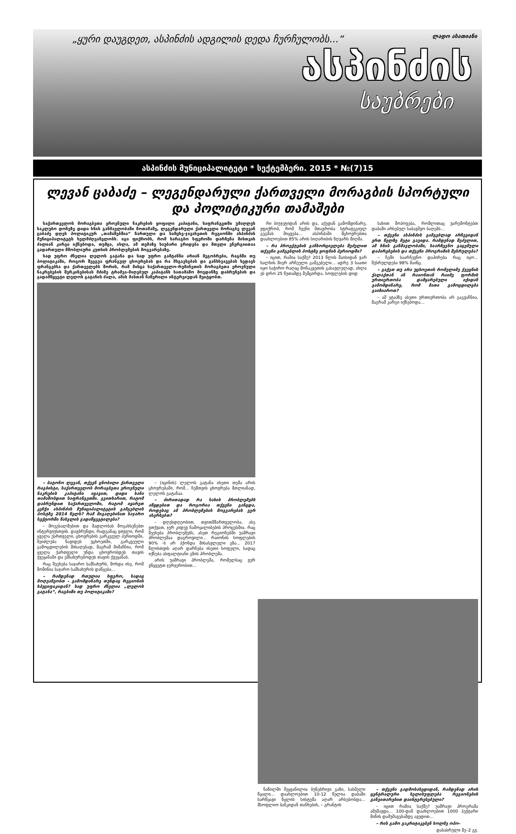„ყური დაუგდეთ, ასპინძის ადგილის დედა ჩურჩულობს...“ ლადო ასათიანი
ასპინძის
საუბრები
ასპინძის მუნიციპალიტეტი * სექტემბერი. 2015 * №(7)15
ლევან ცაბაძე – ლეგენდარული ქართველი მორაგბის სპორტული და პოლიტიკური თამაშები
საქართველოს მორაგბეთა ეროვნული ნაკრების ყოფილი კაპიტანი, საფრანგეთში უმაღლეს საკლუბო დონეზე დიდი ხნის განმავლობაში მოთამაშე, ლეგენდარული ქართველი მორაგბე ლევან ცაბაძე დღეს პოლიტიკურ „თამაშებშია“ ჩართული და სამცხე-ჯავახეთის რეგიონში ასპინძის მუნიციპალიტეტს ხელმძღვანელობს. იგი ფიქრობს, რომ სარაგბო სფეროში დარჩენა მისთვის ძალიან კარგი იქნებოდა, თუმცა, ახლა, ამ თემაზე საუბარი ერიდება და მთელი ენერგიითაა გადართული მშობლიური კუთხის პრობლემების მოგვარებაზე.
სად უფრო ძნელია ლელოს გატანა და სად უფრო გამტანნი არიან მეგობრები, რაგბში თუ პოლიტიკაში, როგორ შეეგუა ფრანგულ ცხოვრებას და რა მსგავსებას და განსხვავებას ხედავს ფრანგებსა და ქართველებს შორის, რამ მისცა საქართველო-რუმინეთის მორაგბეთა ეროვნული ნაკრებების შერკინებისას მძიმე ტრამვა-მიღებულ კაპიტანს სათამაშო მოედანზე დაბრუნების და გადამწყვეტი ლელოს გატანის ძალა, ამას მასთან ჩაწერილი ინტერვიუდან შეიტყობთ.
– ბატონო ლევან, თქვენ ცნობილი ქართველი რაგბისტი, საქართველოს მორაგბეთა ეროვნული ნაკრების კაპიტანი იყავით, დიდი ხანი თამაშობდით საფრანგეთში. გვითხარით, რატომ დაბრუნდით საქართველოში, რატომ იყარეთ კენჭი ასპინძის მუნიციპალიტეტის გამგებლის პოსტზე 2014 წელს? რამ მიგაღებინათ საჯარო სექტორში წასვლის გადაწყვეტილება?
– მოგესალმებით და მადლობას მოგახსენებთ ინტერვიუსთვის. დავბრუნდი, რადგანაც ვთვლი, რომ ყველა ქართველი, ცხოვრების გარკვეულ პერიოდში, შეიძლება ნავიდეს უცხოეთში, გარკვეული გამოცდილების მისაღებად, მაგრამ მიმაჩნია, რომ ყველა ქართველი უნდა ცხოვრობდეს თავის ქვეყანაში და ემსახურებოდეს თავის ქვეყანას.
რაც შეეხება საჯარო სამსახურს, მოხდა ისე, რომ მომინია საჯარო სამსახურის დაწყება...
– რამდენად რთულია სფერო, სადაც მოღვაწეობთ – გამომდინარე თუნდაც რეგიონის სპეციფიკიდან? სად უფრო ძნელია „ლელოს გატანა“, რაგბიში თუ პოლიტიკაში?
– (იცინის) ლელოს გატანა ისეთი თემა არის ცხოვრებაში, რომ... ჩემთვის ცხოვრება მთლიანად, ლელოს გატანაა.
– ძირითადად რა სახის პრობლემებს აწყდებით და როგორია თქვენი განცდა, როდესაც ამ პრობლემების მოგვარებას ვერ ახერხებთ?
– დღესდღეობით, თვითმმართველობა, ასე ვთქვათ, ჯერ კიდევ ჩამოყალიბების პროცესშია. რაც შეეხება პრობლემებს, ასეთ რეგიონებში უამრავი პრობლემაა დაგროვილი... რაიონის სოფლების 90% -ს არ ჰქონდა მისასვლელი გზა... 2017 წლისთვის აღარ დარჩება ისეთი სოფელი, სადაც იქნება ასფალტიანი გზის პრობლემა.
არის უამრავი პრობლემა, რომელსაც ვერ ვწყვეტთ ჯერჯერობით...
რი ბიუჯეტიდან არის და, აქედან გამომდინარე, ვფიქრობ, რომ ჩვენი მთავრობა სტრატეგიულ გეგმას მიყვება... ასპინძაში მცხოვრებთა დაახლოებით 85% არის სიღარიბის ზღვარს მიღმა.
– რა პროექტების განხორციელება შეძელით თქვენი გამგებლის პოსტზე ყოფნის პერიოდში?
– იცით, რაშია საქმე? 2013 წლის მაისიდან ვარ ხალხის მიერ არჩეული გამგებელი... ადრე 3 საათი იყო საჭირო რაღაც მონაკვეთის გასავლელად, ახლა ეს დრო 25 წუთამდე შემცირდა. სოფლების დიდ
სახით მოპოვება, რომლითაც ვარემონტებთ დაბაში არსებულ საბავშვო ბაღებს...
– თქვენი ასპინძის გამგებლად არჩევიდან ერთ წელზე მეტი გავიდა. რამდენად შეძელით, ამ ხნის განმავლობაში, საარჩევნო გაცემული დაპირებების და თქვენი პროგრამის შესრულება?
– ჩემი საარჩევნო დაპირება რაც იყო... შესრულდება 98% მაინც.
– გაქვთ თუ არა უცხოეთის რომელიმე ქვეყნის ქალაქთან ან რაიონთან რაიმე ფორმის ურთიერთობა დამყარებული იქიდან გამომდინარე, რომ მათი გამოცდილება გაიზიაროთ?
– ამ ეტაპზე ასეთი ურთიერთობა არ გაგვაჩნია, მაგრამ კარგი იქნებოდა...
ნაწილში შეყვანილია ბუნებრივი გაზი, სასმელი წყალი... დაახლოებით 10-12 წელია დაბაში სარწყავი წყლის სისტემა აღარ არსებობდა... მსოფლიო ბანკიდან თანხების, – გრანტის
– თქვენი გადმოსახედიდან, რამდენად არის ცენტრალური ხელისუფლება რეგიონების განვითარებით დაინტერესებული?
– იცით რაშია საქმე? უამრავი პროგრამა ამუშავდა... 100-დან დაახლოებით 1000 ჰექტარი მიწის დამუშავებამდე ავედით...
– რის გამო გაკრიტიკებენ ხოლმე ოპო-
დასასრული მე–2 გვ.